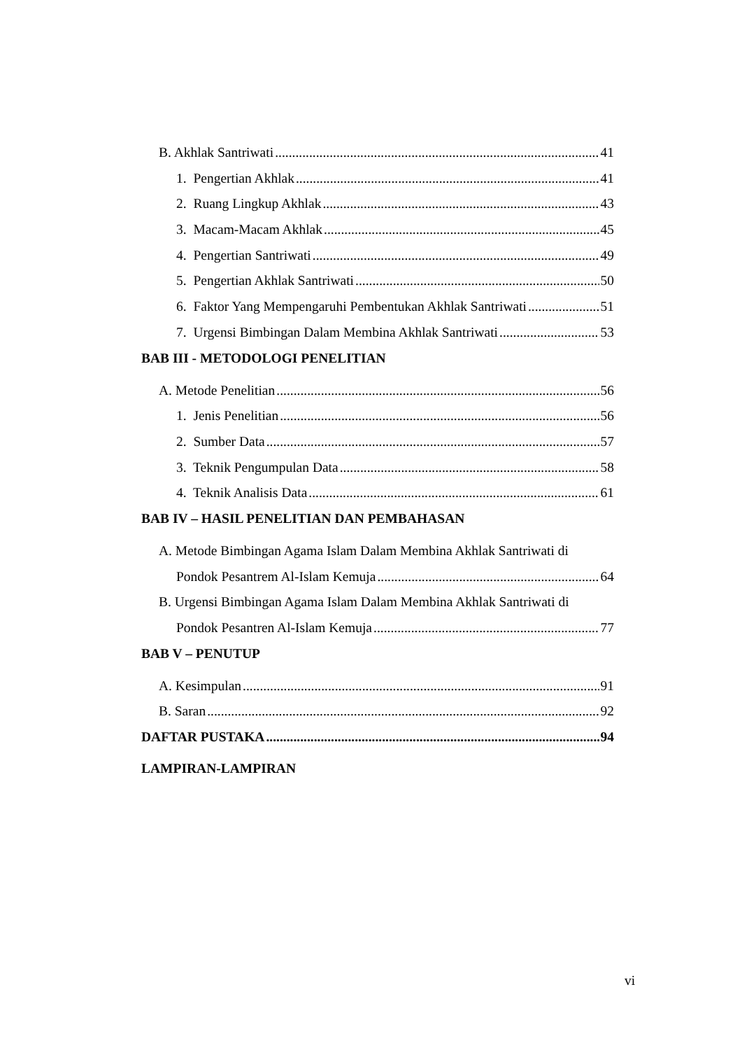B. Akhlak Santriwati 41
1. Pengertian Akhlak 41
2. Ruang Lingkup Akhlak 43
3. Macam-Macam Akhlak 45
4. Pengertian Santriwati 49
5. Pengertian Akhlak Santriwati 50
6. Faktor Yang Mempengaruhi Pembentukan Akhlak Santriwati 51
7. Urgensi Bimbingan Dalam Membina Akhlak Santriwati 53
BAB III - METODOLOGI PENELITIAN
A. Metode Penelitian 56
1. Jenis Penelitian 56
2. Sumber Data 57
3. Teknik Pengumpulan Data 58
4. Teknik Analisis Data 61
BAB IV – HASIL PENELITIAN DAN PEMBAHASAN
A. Metode Bimbingan Agama Islam Dalam Membina Akhlak Santriwati di
Pondok Pesantrem Al-Islam Kemuja 64
B. Urgensi Bimbingan Agama Islam Dalam Membina Akhlak Santriwati di
Pondok Pesantren Al-Islam Kemuja 77
BAB V – PENUTUP
A. Kesimpulan 91
B. Saran 92
DAFTAR PUSTAKA 94
LAMPIRAN-LAMPIRAN
vi